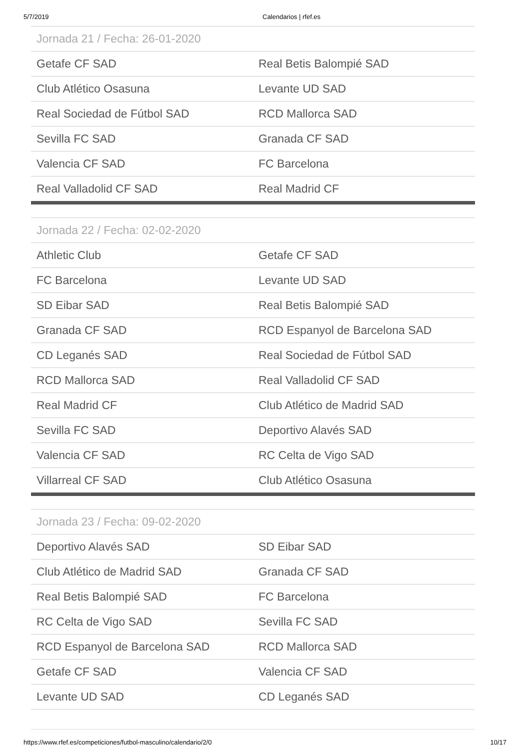5/7/2019 Calendarios | rfef.es
| Jornada 21 / Fecha: 26-01-2020 | |
| --- | --- |
| Getafe CF SAD | Real Betis Balompié SAD |
| Club Atlético Osasuna | Levante UD SAD |
| Real Sociedad de Fútbol SAD | RCD Mallorca SAD |
| Sevilla FC SAD | Granada CF SAD |
| Valencia CF SAD | FC Barcelona |
| Real Valladolid CF SAD | Real Madrid CF |
| Jornada 22 / Fecha: 02-02-2020 | |
| --- | --- |
| Athletic Club | Getafe CF SAD |
| FC Barcelona | Levante UD SAD |
| SD Eibar SAD | Real Betis Balompié SAD |
| Granada CF SAD | RCD Espanyol de Barcelona SAD |
| CD Leganés SAD | Real Sociedad de Fútbol SAD |
| RCD Mallorca SAD | Real Valladolid CF SAD |
| Real Madrid CF | Club Atlético de Madrid SAD |
| Sevilla FC SAD | Deportivo Alavés SAD |
| Valencia CF SAD | RC Celta de Vigo SAD |
| Villarreal CF SAD | Club Atlético Osasuna |
| Jornada 23 / Fecha: 09-02-2020 | |
| --- | --- |
| Deportivo Alavés SAD | SD Eibar SAD |
| Club Atlético de Madrid SAD | Granada CF SAD |
| Real Betis Balompié SAD | FC Barcelona |
| RC Celta de Vigo SAD | Sevilla FC SAD |
| RCD Espanyol de Barcelona SAD | RCD Mallorca SAD |
| Getafe CF SAD | Valencia CF SAD |
| Levante UD SAD | CD Leganés SAD |
https://www.rfef.es/competiciones/futbol-masculino/calendario/2/0 10/17